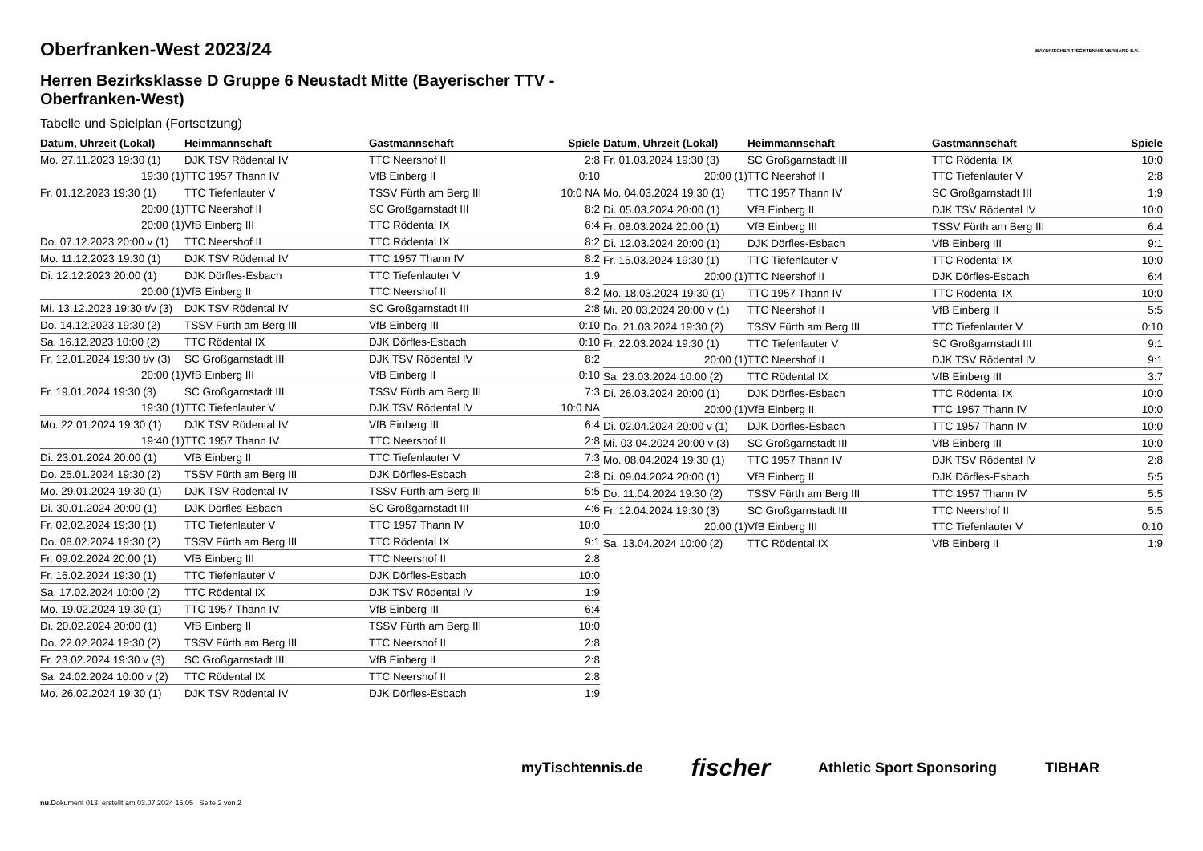BAYERISCHER TISCHTENNIS-VERBAND E.V.
Oberfranken-West 2023/24
Herren Bezirksklasse D Gruppe 6 Neustadt Mitte (Bayerischer TTV - Oberfranken-West)
Tabelle und Spielplan (Fortsetzung)
| Datum, Uhrzeit (Lokal) | Heimmannschaft | Gastmannschaft | Spiele |
| --- | --- | --- | --- |
| Mo. 27.11.2023 19:30 (1) | DJK TSV Rödental IV | TTC Neershof II | 2:8 |
| 19:30 (1) | TTC 1957 Thann IV | VfB Einberg II | 0:10 |
| Fr. 01.12.2023 19:30 (1) | TTC Tiefenlauter V | TSSV Fürth am Berg III | 10:0 NA |
| 20:00 (1) | TTC Neershof II | SC Großgarnstadt III | 8:2 |
| 20:00 (1) | VfB Einberg III | TTC Rödental IX | 6:4 |
| Do. 07.12.2023 20:00 v (1) | TTC Neershof II | TTC Rödental IX | 8:2 |
| Mo. 11.12.2023 19:30 (1) | DJK TSV Rödental IV | TTC 1957 Thann IV | 8:2 |
| Di. 12.12.2023 20:00 (1) | DJK Dörfles-Esbach | TTC Tiefenlauter V | 1:9 |
| 20:00 (1) | VfB Einberg II | TTC Neershof II | 8:2 |
| Mi. 13.12.2023 19:30 t/v (3) | DJK TSV Rödental IV | SC Großgarnstadt III | 2:8 |
| Do. 14.12.2023 19:30 (2) | TSSV Fürth am Berg III | VfB Einberg III | 0:10 |
| Sa. 16.12.2023 10:00 (2) | TTC Rödental IX | DJK Dörfles-Esbach | 0:10 |
| Fr. 12.01.2024 19:30 t/v (3) | SC Großgarnstadt III | DJK TSV Rödental IV | 8:2 |
| 20:00 (1) | VfB Einberg III | VfB Einberg II | 0:10 |
| Fr. 19.01.2024 19:30 (3) | SC Großgarnstadt III | TSSV Fürth am Berg III | 7:3 |
| 19:30 (1) | TTC Tiefenlauter V | DJK TSV Rödental IV | 10:0 NA |
| Mo. 22.01.2024 19:30 (1) | DJK TSV Rödental IV | VfB Einberg III | 6:4 |
| 19:40 (1) | TTC 1957 Thann IV | TTC Neershof II | 2:8 |
| Di. 23.01.2024 20:00 (1) | VfB Einberg II | TTC Tiefenlauter V | 7:3 |
| Do. 25.01.2024 19:30 (2) | TSSV Fürth am Berg III | DJK Dörfles-Esbach | 2:8 |
| Mo. 29.01.2024 19:30 (1) | DJK TSV Rödental IV | TSSV Fürth am Berg III | 5:5 |
| Di. 30.01.2024 20:00 (1) | DJK Dörfles-Esbach | SC Großgarnstadt III | 4:6 |
| Fr. 02.02.2024 19:30 (1) | TTC Tiefenlauter V | TTC 1957 Thann IV | 10:0 |
| Do. 08.02.2024 19:30 (2) | TSSV Fürth am Berg III | TTC Rödental IX | 9:1 |
| Fr. 09.02.2024 20:00 (1) | VfB Einberg III | TTC Neershof II | 2:8 |
| Fr. 16.02.2024 19:30 (1) | TTC Tiefenlauter V | DJK Dörfles-Esbach | 10:0 |
| Sa. 17.02.2024 10:00 (2) | TTC Rödental IX | DJK TSV Rödental IV | 1:9 |
| Mo. 19.02.2024 19:30 (1) | TTC 1957 Thann IV | VfB Einberg III | 6:4 |
| Di. 20.02.2024 20:00 (1) | VfB Einberg II | TSSV Fürth am Berg III | 10:0 |
| Do. 22.02.2024 19:30 (2) | TSSV Fürth am Berg III | TTC Neershof II | 2:8 |
| Fr. 23.02.2024 19:30 v (3) | SC Großgarnstadt III | VfB Einberg II | 2:8 |
| Sa. 24.02.2024 10:00 v (2) | TTC Rödental IX | TTC Neershof II | 2:8 |
| Mo. 26.02.2024 19:30 (1) | DJK TSV Rödental IV | DJK Dörfles-Esbach | 1:9 |
| Datum, Uhrzeit (Lokal) | Heimmannschaft | Gastmannschaft | Spiele |
| --- | --- | --- | --- |
| Fr. 01.03.2024 19:30 (3) | SC Großgarnstadt III | TTC Rödental IX | 10:0 |
| 20:00 (1) | TTC Neershof II | TTC Tiefenlauter V | 2:8 |
| Mo. 04.03.2024 19:30 (1) | TTC 1957 Thann IV | SC Großgarnstadt III | 1:9 |
| Di. 05.03.2024 20:00 (1) | VfB Einberg II | DJK TSV Rödental IV | 10:0 |
| Fr. 08.03.2024 20:00 (1) | VfB Einberg III | TSSV Fürth am Berg III | 6:4 |
| Di. 12.03.2024 20:00 (1) | DJK Dörfles-Esbach | VfB Einberg III | 9:1 |
| Fr. 15.03.2024 19:30 (1) | TTC Tiefenlauter V | TTC Rödental IX | 10:0 |
| 20:00 (1) | TTC Neershof II | DJK Dörfles-Esbach | 6:4 |
| Mo. 18.03.2024 19:30 (1) | TTC 1957 Thann IV | TTC Rödental IX | 10:0 |
| Mi. 20.03.2024 20:00 v (1) | TTC Neershof II | VfB Einberg II | 5:5 |
| Do. 21.03.2024 19:30 (2) | TSSV Fürth am Berg III | TTC Tiefenlauter V | 0:10 |
| Fr. 22.03.2024 19:30 (1) | TTC Tiefenlauter V | SC Großgarnstadt III | 9:1 |
| 20:00 (1) | TTC Neershof II | DJK TSV Rödental IV | 9:1 |
| Sa. 23.03.2024 10:00 (2) | TTC Rödental IX | VfB Einberg III | 3:7 |
| Di. 26.03.2024 20:00 (1) | DJK Dörfles-Esbach | TTC Rödental IX | 10:0 |
| 20:00 (1) | VfB Einberg II | TTC 1957 Thann IV | 10:0 |
| Di. 02.04.2024 20:00 v (1) | DJK Dörfles-Esbach | TTC 1957 Thann IV | 10:0 |
| Mi. 03.04.2024 20:00 v (3) | SC Großgarnstadt III | VfB Einberg III | 10:0 |
| Mo. 08.04.2024 19:30 (1) | TTC 1957 Thann IV | DJK TSV Rödental IV | 2:8 |
| Di. 09.04.2024 20:00 (1) | VfB Einberg II | DJK Dörfles-Esbach | 5:5 |
| Do. 11.04.2024 19:30 (2) | TSSV Fürth am Berg III | TTC 1957 Thann IV | 5:5 |
| Fr. 12.04.2024 19:30 (3) | SC Großgarnstadt III | TTC Neershof II | 5:5 |
| 20:00 (1) | VfB Einberg III | TTC Tiefenlauter V | 0:10 |
| Sa. 13.04.2024 10:00 (2) | TTC Rödental IX | VfB Einberg II | 1:9 |
myTischtennis.de fischer Athletic Sport Sponsoring TIBHAR
nu.Dokument 013, erstellt am 03.07.2024 15:05 | Seite 2 von 2